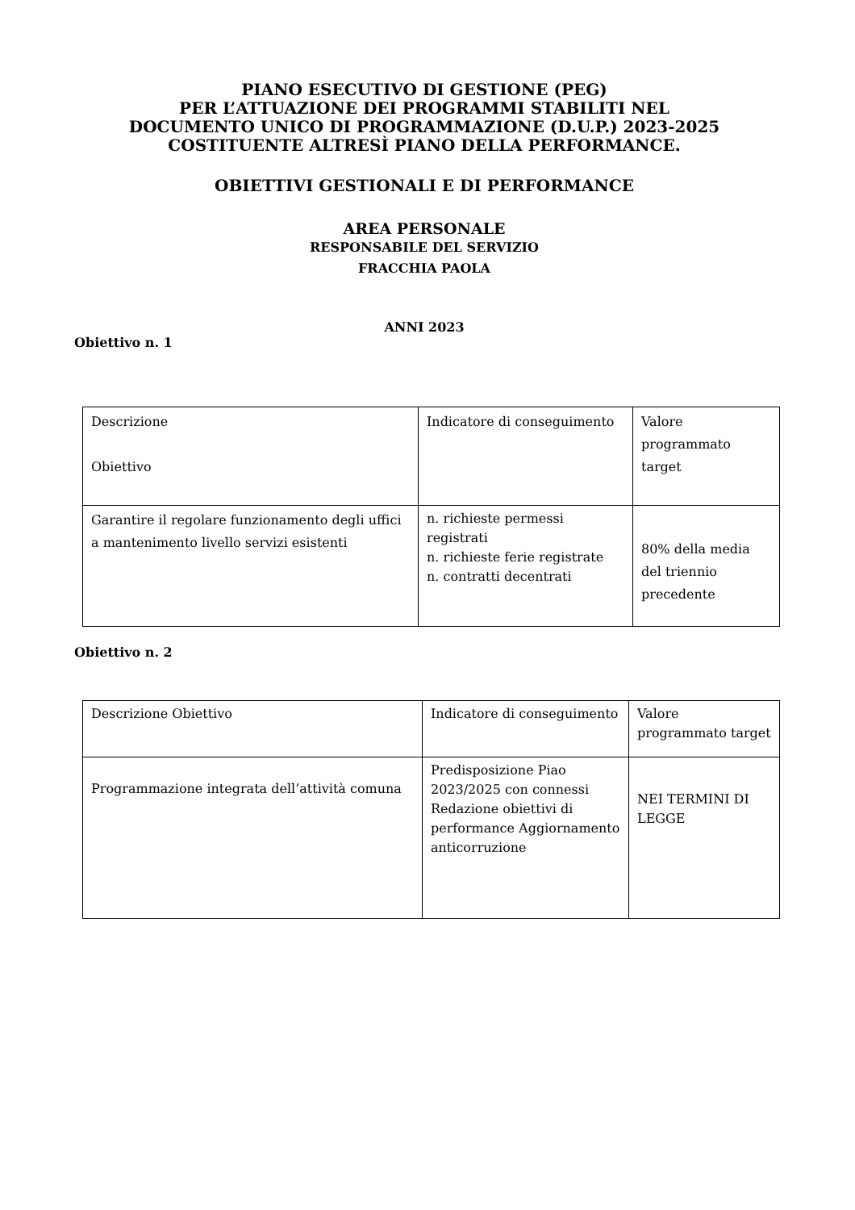PIANO ESECUTIVO DI GESTIONE (PEG)
PER L’ATTUAZIONE DEI PROGRAMMI STABILITI NEL
DOCUMENTO UNICO DI PROGRAMMAZIONE (D.U.P.) 2023-2025
COSTITUENTE ALTRESÌ PIANO DELLA PERFORMANCE.
OBIETTIVI GESTIONALI E DI PERFORMANCE
AREA PERSONALE
RESPONSABILE DEL SERVIZIO
FRACCHIA PAOLA
ANNI 2023
Obiettivo n. 1
| Descrizione Obiettivo | Indicatore di conseguimento | Valore programmato target |
| Garantire il regolare funzionamento degli uffici a mantenimento livello servizi esistenti | n. richieste permessi registrati n. richieste ferie registrate n. contratti decentrati | 80% della media del triennio precedente |
Obiettivo n. 2
| Descrizione Obiettivo | Indicatore di conseguimento | Valore programmato target |
| Programmazione integrata dell’attività comuna | Predisposizione Piao 2023/2025 con connessi Redazione obiettivi di performance Aggiornamento anticorruzione | NEI TERMINI DI LEGGE |